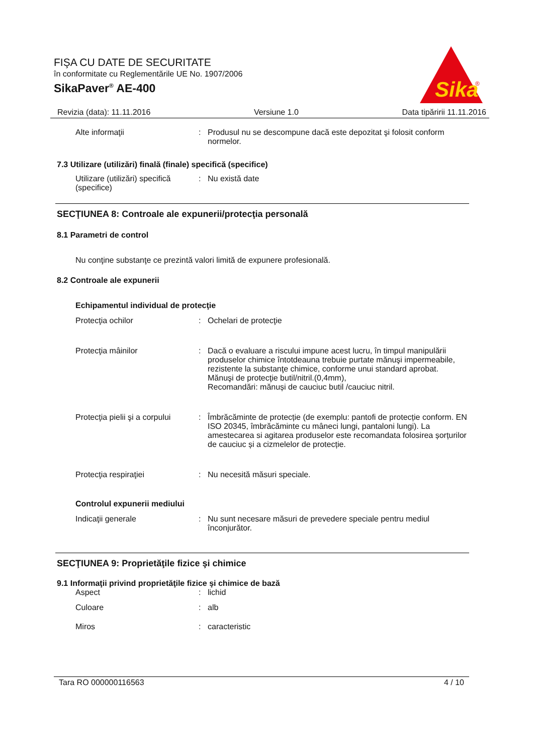FIŞA CU DATE DE SECURITATE
în conformitate cu Reglementările UE No. 1907/2006
SikaPaver<sup>®</sup> AE-400
Sika
®
Revizia (data): 11.11.2016 Versiune 1.0 Data tipăririi 11.11.2016
Alte informaţii : Produsul nu se descompune dacă este depozitat şi folosit conform normelor.
7.3 Utilizare (utilizări) finală (finale) specifică (specifice)
Utilizare (utilizări) specifică (specifice)
: Nu există date
SECŢIUNEA 8: Controale ale expunerii/protecţia personală
8.1 Parametri de control
Nu conţine substanţe ce prezintă valori limită de expunere profesională.
8.2 Controale ale expunerii
Echipamentul individual de protecţie
Protecţia ochilor : Ochelari de protecţie
Protecţia mâinilor : Dacă o evaluare a riscului impune acest lucru, în timpul manipulării produselor chimice întotdeauna trebuie purtate mănuşi impermeabile, rezistente la substanţe chimice, conforme unui standard aprobat.
Mănuşi de protecţie butil/nitril.(0,4mm),
Recomandări: mănuși de cauciuc butil /cauciuc nitril.
Protecţia pielii şi a corpului
: Îmbrăcăminte de protecție (de exemplu: pantofi de protecție conform. EN ISO 20345, îmbrăcăminte cu mâneci lungi, pantaloni lungi). La amestecarea si agitarea produselor este recomandata folosirea șorțurilor de cauciuc și a cizmelelor de protecție.
Protecţia respiraţiei : Nu necesită măsuri speciale.
Controlul expunerii mediului
Indicaţii generale : Nu sunt necesare măsuri de prevedere speciale pentru mediul înconjurător.
SECŢIUNEA 9: Proprietăţile fizice şi chimice
9.1 Informaţii privind proprietăţile fizice şi chimice de bază
Aspect : lichid
Culoare : alb
Miros : caracteristic
Tara RO 000000116563 4 / 10